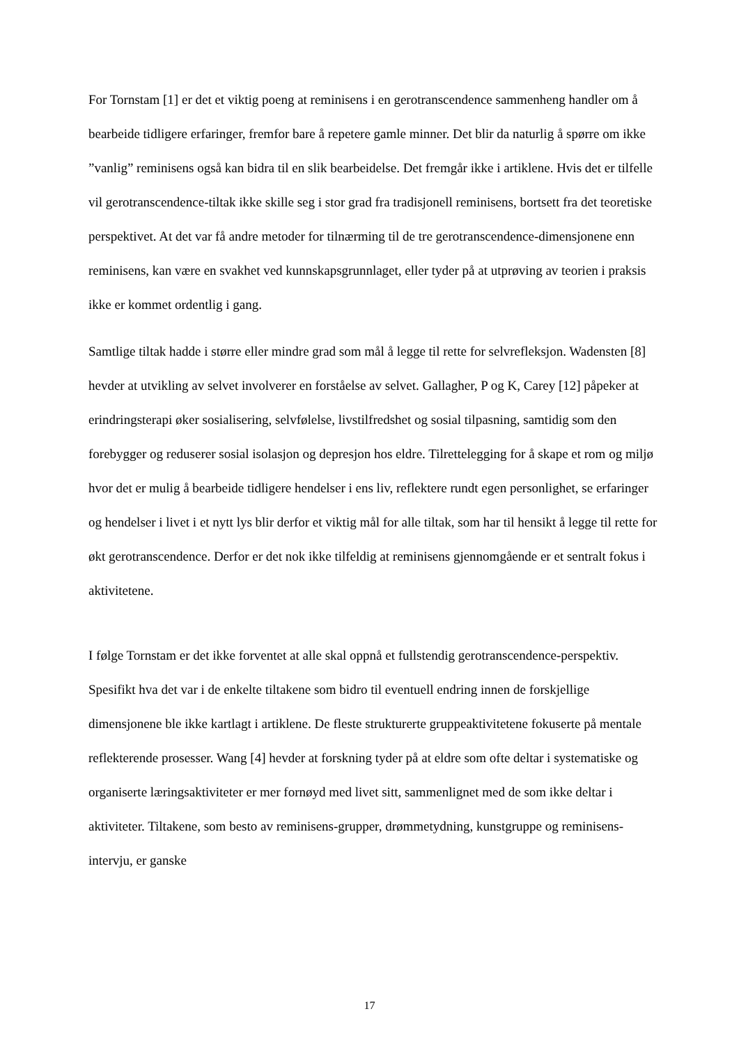For Tornstam [1] er det et viktig poeng at reminisens i en gerotranscendence sammenheng handler om å bearbeide tidligere erfaringer, fremfor bare å repetere gamle minner. Det blir da naturlig å spørre om ikke ”vanlig” reminisens også kan bidra til en slik bearbeidelse. Det fremgår ikke i artiklene. Hvis det er tilfelle vil gerotranscendence-tiltak ikke skille seg i stor grad fra tradisjonell reminisens, bortsett fra det teoretiske perspektivet. At det var få andre metoder for tilnærming til de tre gerotranscendence-dimensjonene enn reminisens, kan være en svakhet ved kunnskapsgrunnlaget, eller tyder på at utprøving av teorien i praksis ikke er kommet ordentlig i gang.
Samtlige tiltak hadde i større eller mindre grad som mål å legge til rette for selvrefleksjon. Wadensten [8] hevder at utvikling av selvet involverer en forståelse av selvet. Gallagher, P og K, Carey [12] påpeker at erindringsterapi øker sosialisering, selvfølelse, livstilfredshet og sosial tilpasning, samtidig som den forebygger og reduserer sosial isolasjon og depresjon hos eldre. Tilrettelegging for å skape et rom og miljø hvor det er mulig å bearbeide tidligere hendelser i ens liv, reflektere rundt egen personlighet, se erfaringer og hendelser i livet i et nytt lys blir derfor et viktig mål for alle tiltak, som har til hensikt å legge til rette for økt gerotranscendence. Derfor er det nok ikke tilfeldig at reminisens gjennomgående er et sentralt fokus i aktivitetene.
I følge Tornstam er det ikke forventet at alle skal oppnå et fullstendig gerotranscendence-perspektiv. Spesifikt hva det var i de enkelte tiltakene som bidro til eventuell endring innen de forskjellige dimensjonene ble ikke kartlagt i artiklene. De fleste strukturerte gruppeaktivitetene fokuserte på mentale reflekterende prosesser. Wang [4] hevder at forskning tyder på at eldre som ofte deltar i systematiske og organiserte læringsaktiviteter er mer fornøyd med livet sitt, sammenlignet med de som ikke deltar i aktiviteter. Tiltakene, som besto av reminisens-grupper, drømmetydning, kunstgruppe og reminisens-intervju, er ganske
17